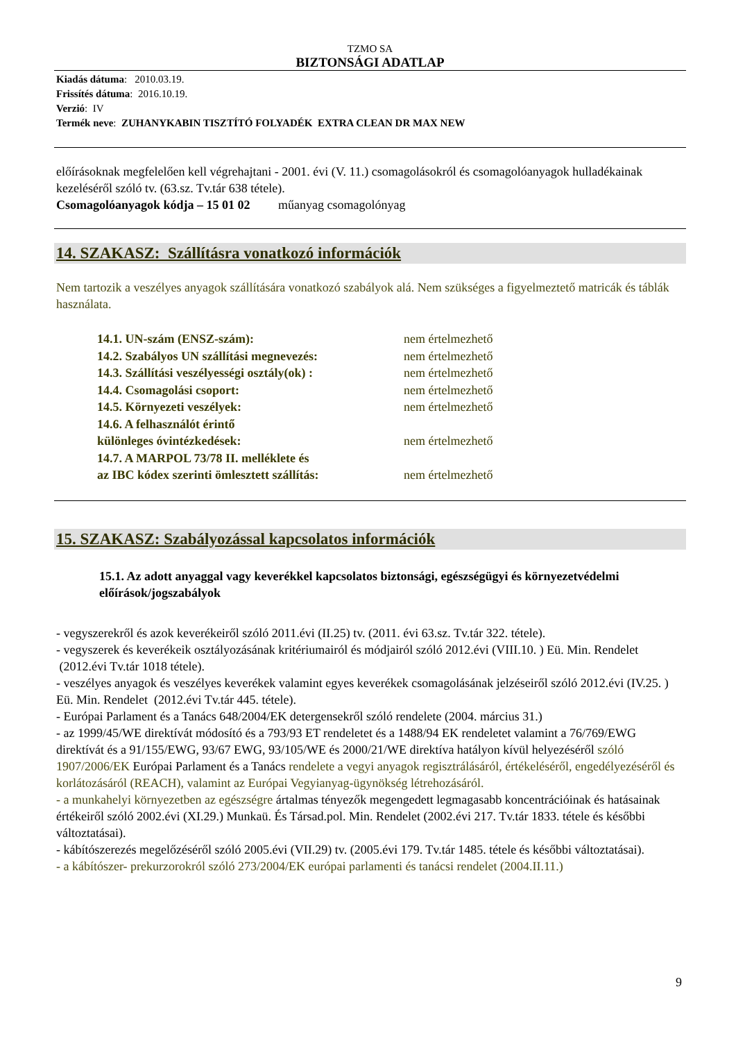TZMO SA
BIZTONSÁGI ADATLAP
Kiadás dátuma: 2010.03.19.
Frissítés dátuma: 2016.10.19.
Verzió: IV
Termék neve: ZUHANYKABIN TISZTÍTÓ FOLYADÉK EXTRA CLEAN DR MAX NEW
előírásoknak megfelelően kell végrehajtani - 2001. évi (V. 11.) csomagolásokról és csomagolóanyagok hulladékainak kezeléséről szóló tv. (63.sz. Tv.tár 638 tétele).
Csomagolóanyagok kódja – 15 01 02 műanyag csomagolónyag
14. SZAKASZ: Szállításra vonatkozó információk
Nem tartozik a veszélyes anyagok szállítására vonatkozó szabályok alá. Nem szükséges a figyelmeztető matricák és táblák használata.
| 14.1. UN-szám (ENSZ-szám): | nem értelmezhető |
| 14.2. Szabályos UN szállítási megnevezés: | nem értelmezhető |
| 14.3. Szállítási veszélyességi osztály(ok) : | nem értelmezhető |
| 14.4. Csomagolási csoport: | nem értelmezhető |
| 14.5. Környezeti veszélyek: | nem értelmezhető |
| 14.6. A felhasználót érintő különleges óvintézkedések: | nem értelmezhető |
| 14.7. A MARPOL 73/78 II. melléklete és az IBC kódex szerinti ömlesztett szállítás: | nem értelmezhető |
15. SZAKASZ: Szabályozással kapcsolatos információk
15.1. Az adott anyaggal vagy keverékkel kapcsolatos biztonsági, egészségügyi és környezetvédelmi előírások/jogszabályok
- vegyszerekről és azok keverékeiről szóló 2011.évi (II.25) tv. (2011. évi 63.sz. Tv.tár 322. tétele).
- vegyszerek és keverékeik osztályozásának kritériumairól és módjairól szóló 2012.évi (VIII.10. ) Eü. Min. Rendelet (2012.évi Tv.tár 1018 tétele).
- veszélyes anyagok és veszélyes keverékek valamint egyes keverékek csomagolásának jelzéseiről szóló 2012.évi (IV.25. ) Eü. Min. Rendelet (2012.évi Tv.tár 445. tétele).
- Európai Parlament és a Tanács 648/2004/EK detergensekről szóló rendelete (2004. március 31.)
- az 1999/45/WE direktívát módosító és a 793/93 ET rendeletet és a 1488/94 EK rendeletet valamint a 76/769/EWG direktívát és a 91/155/EWG, 93/67 EWG, 93/105/WE és 2000/21/WE direktíva hatályon kívül helyezéséről szóló 1907/2006/EK Európai Parlament és a Tanács rendelete a vegyi anyagok regisztrálásáról, értékeléséről, engedélyezéséről és korlátozásáról (REACH), valamint az Európai Vegyianyag-ügynökség létrehozásáról.
- a munkahelyi környezetben az egészségre ártalmas tényezők megengedett legmagasabb koncentrációinak és hatásainak értékeiről szóló 2002.évi (XI.29.) Munkaü. És Társad.pol. Min. Rendelet (2002.évi 217. Tv.tár 1833. tétele és későbbi változtatásai).
- kábítószerezés megelőzéséről szóló 2005.évi (VII.29) tv. (2005.évi 179. Tv.tár 1485. tétele és későbbi változtatásai).
- a kábítószer- prekurzorokról szóló 273/2004/EK európai parlamenti és tanácsi rendelet (2004.II.11.)
9